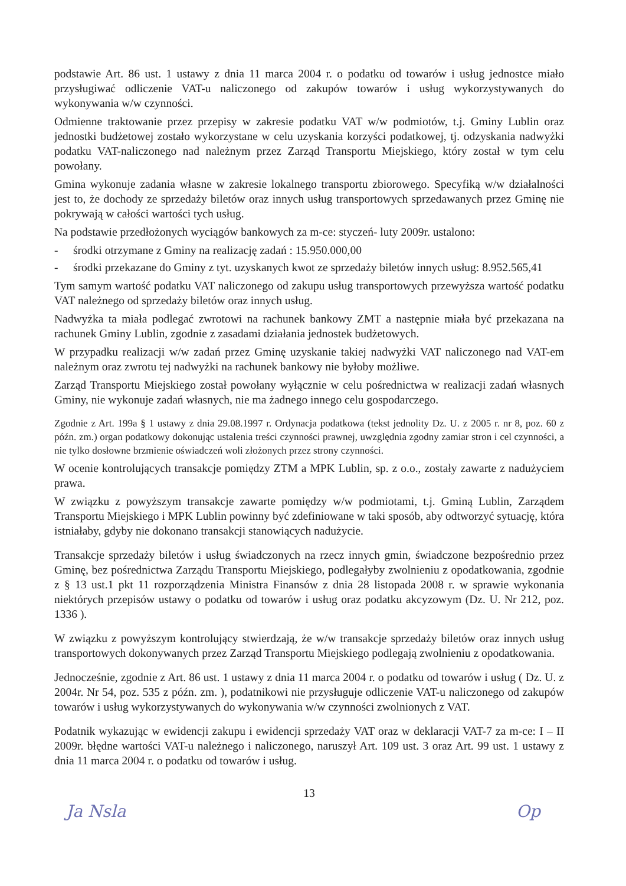podstawie Art. 86 ust. 1 ustawy z dnia 11 marca 2004 r. o podatku od towarów i usług jednostce miało przysługiwać odliczenie VAT-u naliczonego od zakupów towarów i usług wykorzystywanych do wykonywania w/w czynności.
Odmienne traktowanie przez przepisy w zakresie podatku VAT w/w podmiotów, t.j. Gminy Lublin oraz jednostki budżetowej zostało wykorzystane w celu uzyskania korzyści podatkowej, tj. odzyskania nadwyżki podatku VAT-naliczonego nad należnym przez Zarząd Transportu Miejskiego, który został w tym celu powołany.
Gmina wykonuje zadania własne w zakresie lokalnego transportu zbiorowego. Specyfiką w/w działalności jest to, że dochody ze sprzedaży biletów oraz innych usług transportowych sprzedawanych przez Gminę nie pokrywają w całości wartości tych usług.
Na podstawie przedłożonych wyciągów bankowych za m-ce: styczeń- luty 2009r. ustalono:
- środki otrzymane z Gminy na realizację zadań : 15.950.000,00
- środki przekazane do Gminy z tyt. uzyskanych kwot ze sprzedaży biletów innych usług: 8.952.565,41
Tym samym wartość podatku VAT naliczonego od zakupu usług transportowych przewyższa wartość podatku VAT należnego od sprzedaży biletów oraz innych usług.
Nadwyżka ta miała podlegać zwrotowi na rachunek bankowy ZMT a następnie miała być przekazana na rachunek Gminy Lublin, zgodnie z zasadami działania jednostek budżetowych.
W przypadku realizacji w/w zadań przez Gminę uzyskanie takiej nadwyżki VAT naliczonego nad VAT-em należnym oraz zwrotu tej nadwyżki na rachunek bankowy nie byłoby możliwe.
Zarząd Transportu Miejskiego został powołany wyłącznie w celu pośrednictwa w realizacji zadań własnych Gminy, nie wykonuje zadań własnych, nie ma żadnego innego celu gospodarczego.
Zgodnie z Art. 199a § 1 ustawy z dnia 29.08.1997 r. Ordynacja podatkowa (tekst jednolity Dz. U. z 2005 r. nr 8, poz. 60 z późn. zm.) organ podatkowy dokonując ustalenia treści czynności prawnej, uwzględnia zgodny zamiar stron i cel czynności, a nie tylko dosłowne brzmienie oświadczeń woli złożonych przez strony czynności.
W ocenie kontrolujących transakcje pomiędzy ZTM a MPK Lublin, sp. z o.o., zostały zawarte z nadużyciem prawa.
W związku z powyższym transakcje zawarte pomiędzy w/w podmiotami, t.j. Gminą Lublin, Zarządem Transportu Miejskiego i MPK Lublin powinny być zdefiniowane w taki sposób, aby odtworzyć sytuację, która istniałaby, gdyby nie dokonano transakcji stanowiących nadużycie.
Transakcje sprzedaży biletów i usług świadczonych na rzecz innych gmin, świadczone bezpośrednio przez Gminę, bez pośrednictwa Zarządu Transportu Miejskiego, podlegałyby zwolnieniu z opodatkowania, zgodnie z § 13 ust.1 pkt 11 rozporządzenia Ministra Finansów z dnia 28 listopada 2008 r. w sprawie wykonania niektórych przepisów ustawy o podatku od towarów i usług oraz podatku akcyzowym (Dz. U. Nr 212, poz. 1336 ).
W związku z powyższym kontrolujący stwierdzają, że w/w transakcje sprzedaży biletów oraz innych usług transportowych dokonywanych przez Zarząd Transportu Miejskiego podlegają zwolnieniu z opodatkowania.
Jednocześnie, zgodnie z Art. 86 ust. 1 ustawy z dnia 11 marca 2004 r. o podatku od towarów i usług ( Dz. U. z 2004r. Nr 54, poz. 535 z późn. zm. ), podatnikowi nie przysługuje odliczenie VAT-u naliczonego od zakupów towarów i usług wykorzystywanych do wykonywania w/w czynności zwolnionych z VAT.
Podatnik wykazując w ewidencji zakupu i ewidencji sprzedaży VAT oraz w deklaracji VAT-7 za m-ce: I – II 2009r. błędne wartości VAT-u należnego i naliczonego, naruszył Art. 109 ust. 3 oraz Art. 99 ust. 1 ustawy z dnia 11 marca 2004 r. o podatku od towarów i usług.
13
Ja Nsla Op